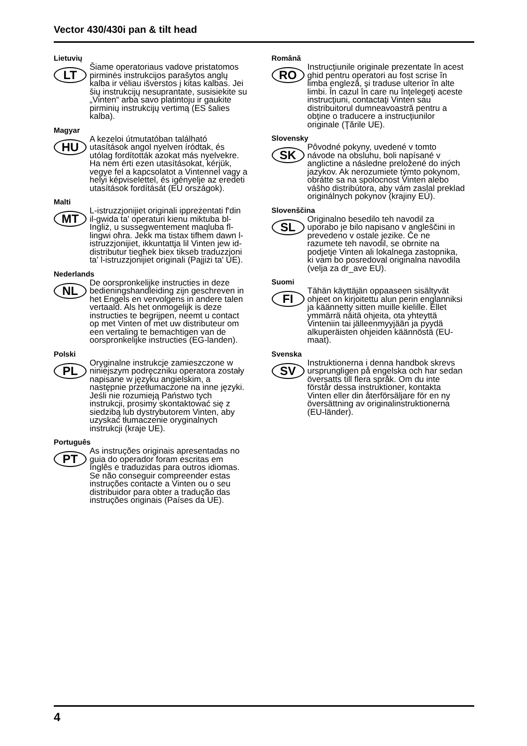Vector 430/430i pan & tilt head
Lietuvių
LT
Šiame operatoriaus vadove pristatomos pirminės instrukcijos parašytos anglų kalba ir vėliau išverstos į kitas kalbas. Jei šių instrukcijų nesuprantate, susisiekite su „Vinten“ arba savo platintoju ir gaukite pirminių instrukcijų vertimą (ES šalies kalba).
Magyar
HU
A kezeloi útmutatóban található utasítások angol nyelven íródtak, és utólag fordították azokat más nyelvekre. Ha nem érti ezen utasításokat, kérjük, vegye fel a kapcsolatot a Vintennel vagy a helyi képviselettel, és igényelje az eredeti utasítások fordítását (EU országok).
Malti
MT
L-istruzzjonijiet originali ippreżentati f'din il-gwida ta' operaturi kienu miktuba bl-Ingliż, u sussegwentement maqluba fl-lingwi oħra. Jekk ma tistax tifhem dawn l-istruzzjonijiet, ikkuntattja lil Vinten jew id-distributur tiegħek biex tikseb traduzzjoni ta' l-istruzzjonijiet originali (Pajjiżi ta' UE).
Nederlands
NL
De oorspronkelijke instructies in deze bedieningshandleiding zijn geschreven in het Engels en vervolgens in andere talen vertaald. Als het onmogelijk is deze instructies te begrijpen, neemt u contact op met Vinten of met uw distributeur om een vertaling te bemachtigen van de oorspronkelijke instructies (EG-landen).
Polski
PL
Oryginalne instrukcje zamieszczone w niniejszym podręczniku operatora zostały napisane w języku angielskim, a następnie przetłumaczone na inne języki. Jeśli nie rozumieją Państwo tych instrukcji, prosimy skontaktować się z siedzibą lub dystrybutorem Vinten, aby uzyskać tłumaczenie oryginalnych instrukcji (kraje UE).
Português
PT
As instruções originais apresentadas no guia do operador foram escritas em Inglês e traduzidas para outros idiomas. Se não conseguir compreender estas instruções contacte a Vinten ou o seu distribuidor para obter a tradução das instruções originais (Países da UE).
Română
RO
Instrucţiunile originale prezentate în acest ghid pentru operatori au fost scrise în limba engleză, şi traduse ulterior în alte limbi. În cazul în care nu înţelegeţi aceste instrucţiuni, contactaţi Vinten sau distribuitorul dumneavoastră pentru a obţine o traducere a instrucţiunilor originale (Ţările UE).
Slovensky
SK
Pôvodné pokyny, uvedené v tomto návode na obsluhu, boli napísané v anglictine a následne preložené do iných jazykov. Ak nerozumiete týmto pokynom, obrátte sa na spolocnost Vinten alebo vášho distribútora, aby vám zaslal preklad originálnych pokynov (krajiny EÚ).
Slovenščina
SL
Originalno besedilo teh navodil za uporabo je bilo napisano v angleščini in prevedeno v ostale jezike. Če ne razumete teh navodil, se obrnite na podjetje Vinten ali lokalnega zastopnika, ki vam bo posredoval originalna navodila (velja za dr_ave EU).
Suomi
FI
Tähän käyttäjän oppaaseen sisältyvät ohjeet on kirjoitettu alun perin englanniksi ja käännetty sitten muille kielille. Ellet ymmärrä näitä ohjeita, ota yhteyttä Vinteniin tai jälleenmyyjään ja pyydä alkuperäisten ohjeiden käännöstä (EU-maat).
Svenska
SV
Instruktionerna i denna handbok skrevs ursprungligen på engelska och har sedan översatts till flera språk. Om du inte förstår dessa instruktioner, kontakta Vinten eller din återförsäljare för en ny översättning av originalinstruktionerna (EU-länder).
4